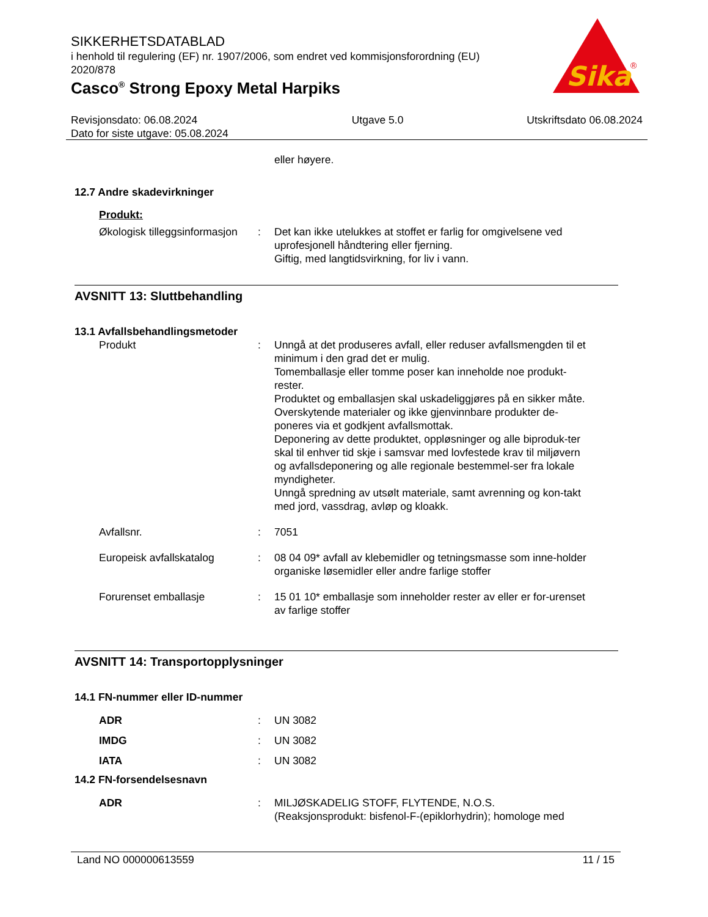SIKKERHETSDATABLAD
i henhold til regulering (EF) nr. 1907/2006, som endret ved kommisjonsforordning (EU) 2020/878
Casco<sup>®</sup> Strong Epoxy Metal Harpiks
Sika
®
Revisjonsdato: 06.08.2024
Dato for siste utgave: 05.08.2024
Utgave 5.0 Utskriftsdato 06.08.2024
eller høyere.
12.7 Andre skadevirkninger
Produkt:
Økologisk tilleggsinformasjon
: Det kan ikke utelukkes at stoffet er farlig for omgivelsene ved uprofesjonell håndtering eller fjerning.
Giftig, med langtidsvirkning, for liv i vann.
AVSNITT 13: Sluttbehandling
13.1 Avfallsbehandlingsmetoder
Produkt : Unngå at det produseres avfall, eller reduser avfallsmengden til et minimum i den grad det er mulig.
Tomemballasje eller tomme poser kan inneholde noe produkt-rester.
Produktet og emballasjen skal uskadeliggjøres på en sikker måte.
Overskytende materialer og ikke gjenvinnbare produkter de-poneres via et godkjent avfallsmottak.
Deponering av dette produktet, oppløsninger og alle biproduk-ter skal til enhver tid skje i samsvar med lovfestede krav til miljøvern og avfallsdeponering og alle regionale bestemmel-ser fra lokale myndigheter.
Unngå spredning av utsølt materiale, samt avrenning og kon-takt med jord, vassdrag, avløp og kloakk.
Avfallsnr. : 7051
Europeisk avfallskatalog : 08 04 09* avfall av klebemidler og tetningsmasse som inne-holder organiske løsemidler eller andre farlige stoffer
Forurenset emballasje : 15 01 10* emballasje som inneholder rester av eller er for-urenset av farlige stoffer
AVSNITT 14: Transportopplysninger
14.1 FN-nummer eller ID-nummer
ADR : UN 3082
IMDG : UN 3082
IATA : UN 3082
14.2 FN-forsendelsesnavn
ADR : MILJØSKADELIG STOFF, FLYTENDE, N.O.S.
(Reaksjonsprodukt: bisfenol-F-(epiklorhydrin); homologe med
Land NO 000000613559 11 / 15